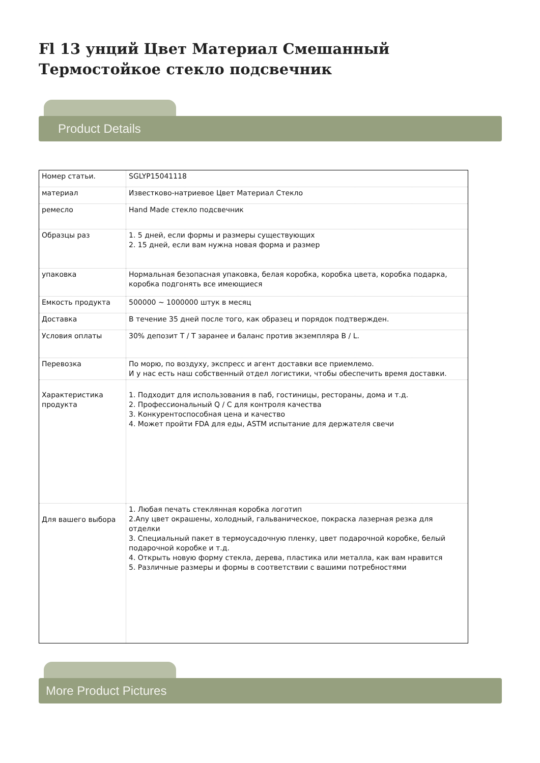Fl 13 унций Цвет Материал Смешанный Термостойкое стекло подсвечник
Product Details
| Номер статьи. | SGLYP15041118 |
| материал | Известково-натриевое Цвет Материал Стекло |
| ремесло | Hand Made стекло подсвечник |
| Образцы раз | 1. 5 дней, если формы и размеры существующих 2. 15 дней, если вам нужна новая форма и размер |
| упаковка | Нормальная безопасная упаковка, белая коробка, коробка цвета, коробка подарка, коробка подгонять все имеющиеся |
| Емкость продукта | 500000 ~ 1000000 штук в месяц |
| Доставка | В течение 35 дней после того, как образец и порядок подтвержден. |
| Условия оплаты | 30% депозит T / T заранее и баланс против экземпляра B / L. |
| Перевозка | По морю, по воздуху, экспресс и агент доставки все приемлемо. И у нас есть наш собственный отдел логистики, чтобы обеспечить время доставки. |
| Характеристика продукта | 1. Подходит для использования в паб, гостиницы, рестораны, дома и т.д. 2. Профессиональный Q / C для контроля качества 3. Конкурентоспособная цена и качество 4. Может пройти FDA для еды, ASTM испытание для держателя свечи |
| Для вашего выбора | 1. Любая печать стеклянная коробка логотип 2.Any цвет окрашены, холодный, гальваническое, покраска лазерная резка для отделки 3. Специальный пакет в термоусадочную пленку, цвет подарочной коробке, белый подарочной коробке и т.д. 4. Открыть новую форму стекла, дерева, пластика или металла, как вам нравится 5. Различные размеры и формы в соответствии с вашими потребностями |
More Product Pictures